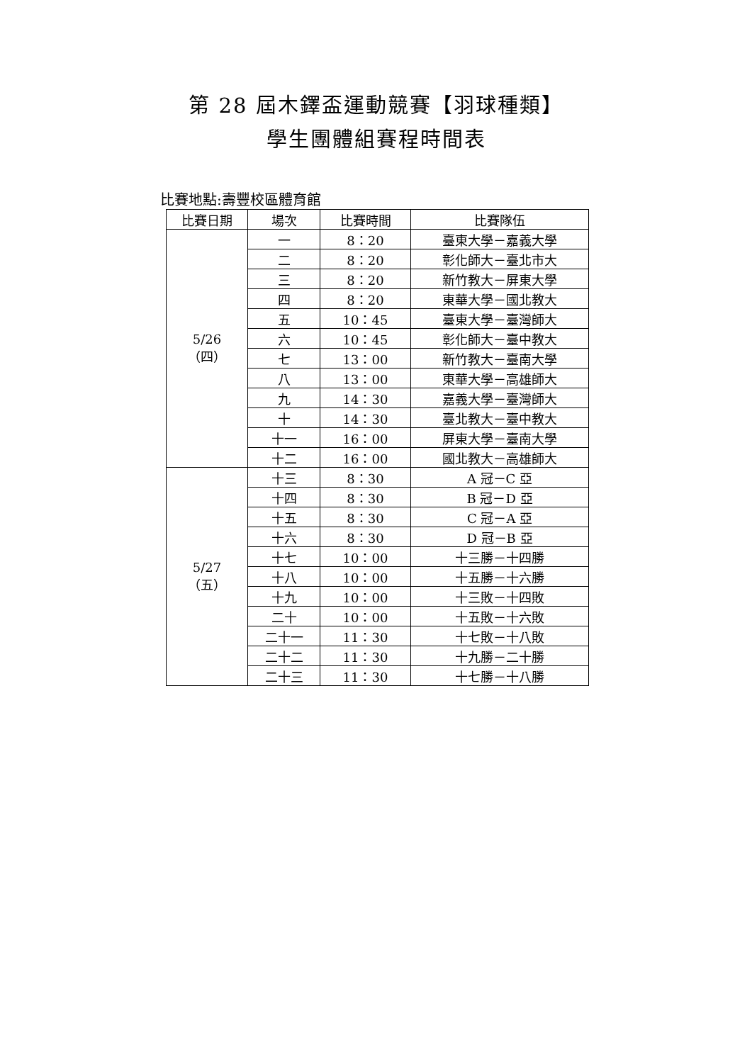第 28 屆木鐸盃運動競賽【羽球種類】
學生團體組賽程時間表
比賽地點:壽豐校區體育館
| 比賽日期 | 場次 | 比賽時間 | 比賽隊伍 |
| --- | --- | --- | --- |
| 5/26 （四） | 一 | 8：20 | 臺東大學－嘉義大學 |
| | 二 | 8：20 | 彰化師大－臺北市大 |
| | 三 | 8：20 | 新竹教大－屏東大學 |
| | 四 | 8：20 | 東華大學－國北教大 |
| | 五 | 10：45 | 臺東大學－臺灣師大 |
| | 六 | 10：45 | 彰化師大－臺中教大 |
| | 七 | 13：00 | 新竹教大－臺南大學 |
| | 八 | 13：00 | 東華大學－高雄師大 |
| | 九 | 14：30 | 嘉義大學－臺灣師大 |
| | 十 | 14：30 | 臺北教大－臺中教大 |
| | 十一 | 16：00 | 屏東大學－臺南大學 |
| | 十二 | 16：00 | 國北教大－高雄師大 |
| 5/27 （五） | 十三 | 8：30 | A 冠－C 亞 |
| | 十四 | 8：30 | B 冠－D 亞 |
| | 十五 | 8：30 | C 冠－A 亞 |
| | 十六 | 8：30 | D 冠－B 亞 |
| | 十七 | 10：00 | 十三勝－十四勝 |
| | 十八 | 10：00 | 十五勝－十六勝 |
| | 十九 | 10：00 | 十三敗－十四敗 |
| | 二十 | 10：00 | 十五敗－十六敗 |
| | 二十一 | 11：30 | 十七敗－十八敗 |
| | 二十二 | 11：30 | 十九勝－二十勝 |
| | 二十三 | 11：30 | 十七勝－十八勝 |